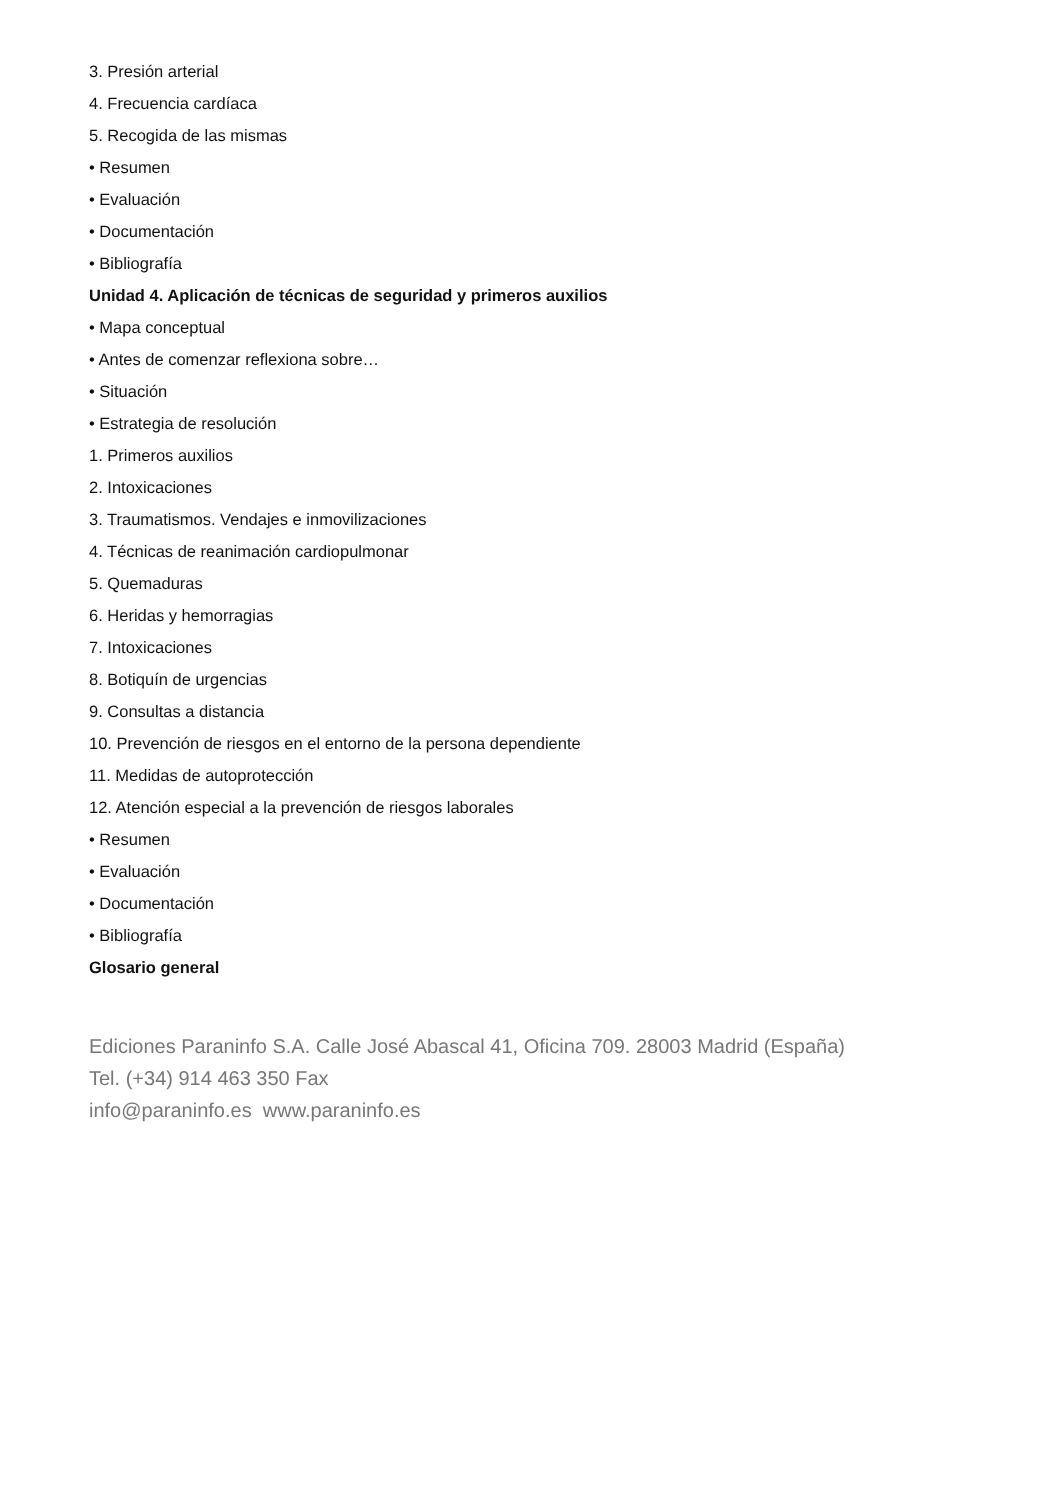3. Presión arterial
4. Frecuencia cardíaca
5. Recogida de las mismas
• Resumen
• Evaluación
• Documentación
• Bibliografía
Unidad 4. Aplicación de técnicas de seguridad y primeros auxilios
• Mapa conceptual
• Antes de comenzar reflexiona sobre…
• Situación
• Estrategia de resolución
1. Primeros auxilios
2. Intoxicaciones
3. Traumatismos. Vendajes e inmovilizaciones
4. Técnicas de reanimación cardiopulmonar
5. Quemaduras
6. Heridas y hemorragias
7. Intoxicaciones
8. Botiquín de urgencias
9. Consultas a distancia
10. Prevención de riesgos en el entorno de la persona dependiente
11. Medidas de autoprotección
12. Atención especial a la prevención de riesgos laborales
• Resumen
• Evaluación
• Documentación
• Bibliografía
Glosario general
Ediciones Paraninfo S.A. Calle José Abascal 41, Oficina 709. 28003 Madrid (España)
Tel. (+34) 914 463 350 Fax
info@paraninfo.es www.paraninfo.es